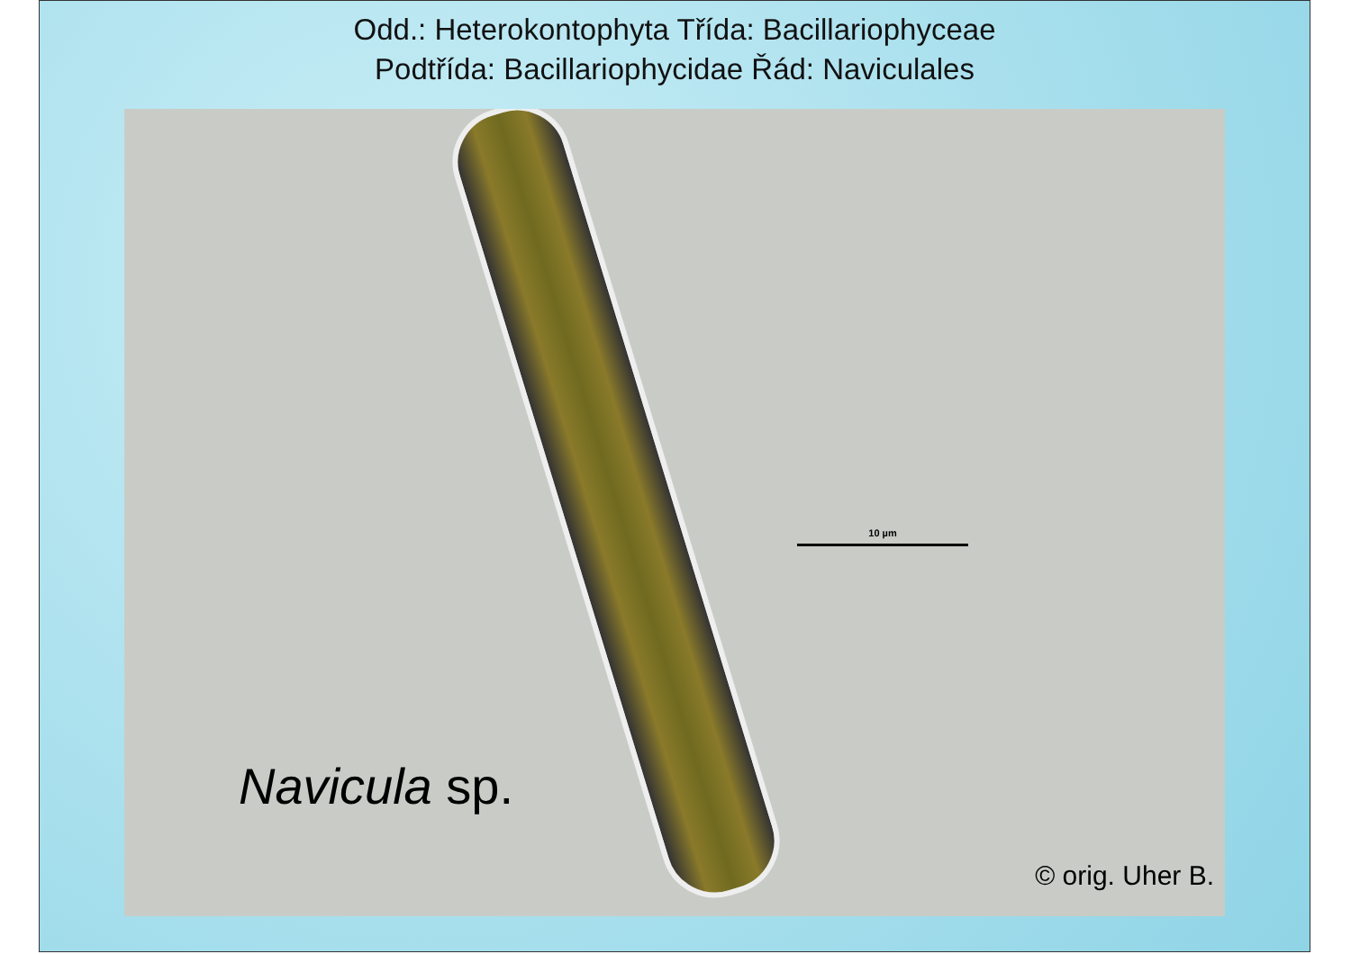Odd.: Heterokontophyta Třída: Bacillariophyceae
Podtřída: Bacillariophycidae Řád: Naviculales
10 µm
Navicula sp.
© orig. Uher B.